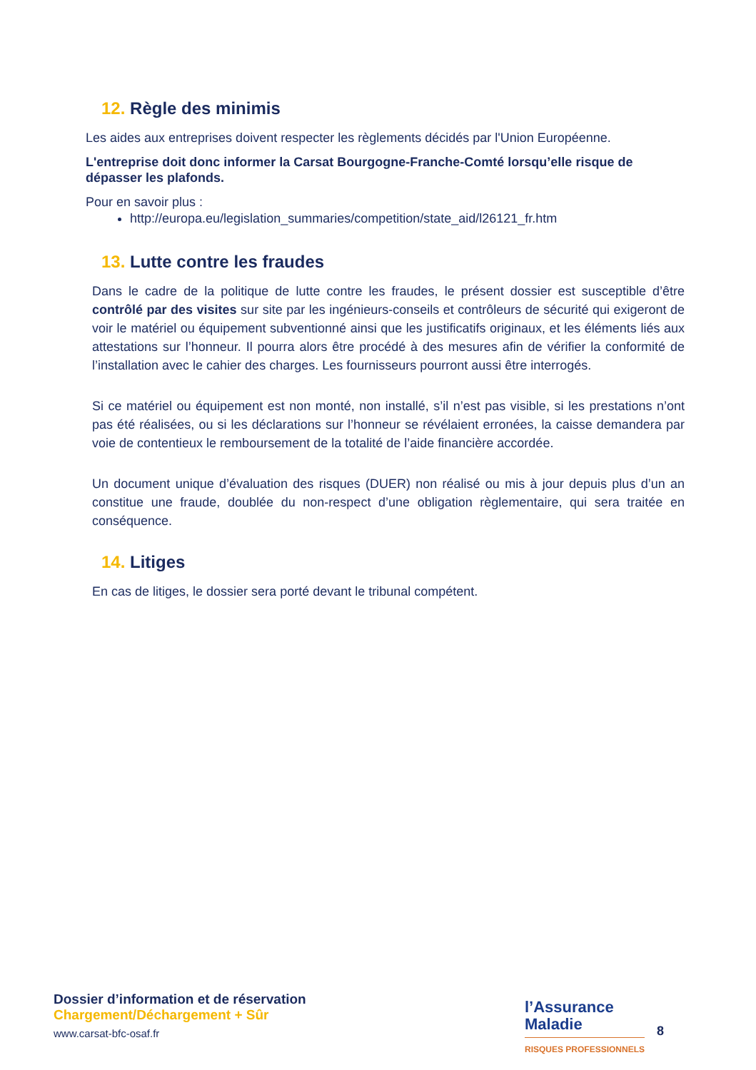12. Règle des minimis
Les aides aux entreprises doivent respecter les règlements décidés par l'Union Européenne.
L'entreprise doit donc informer la Carsat Bourgogne-Franche-Comté lorsqu’elle risque de dépasser les plafonds.
Pour en savoir plus :
http://europa.eu/legislation_summaries/competition/state_aid/l26121_fr.htm
13. Lutte contre les fraudes
Dans le cadre de la politique de lutte contre les fraudes, le présent dossier est susceptible d’être contrôlé par des visites sur site par les ingénieurs-conseils et contrôleurs de sécurité qui exigeront de voir le matériel ou équipement subventionné ainsi que les justificatifs originaux, et les éléments liés aux attestations sur l’honneur. Il pourra alors être procédé à des mesures afin de vérifier la conformité de l’installation avec le cahier des charges. Les fournisseurs pourront aussi être interrogés.
Si ce matériel ou équipement est non monté, non installé, s’il n’est pas visible, si les prestations n’ont pas été réalisées, ou si les déclarations sur l’honneur se révélaient erronées, la caisse demandera par voie de contentieux le remboursement de la totalité de l’aide financière accordée.
Un document unique d’évaluation des risques (DUER) non réalisé ou mis à jour depuis plus d’un an constitue une fraude, doublée du non-respect d’une obligation règlementaire, qui sera traitée en conséquence.
14. Litiges
En cas de litiges, le dossier sera porté devant le tribunal compétent.
Dossier d’information et de réservation
Chargement/Déchargement + Sûr
www.carsat-bfc-osaf.fr
l’Assurance
Maladie
RISQUES PROFESSIONNELS
8